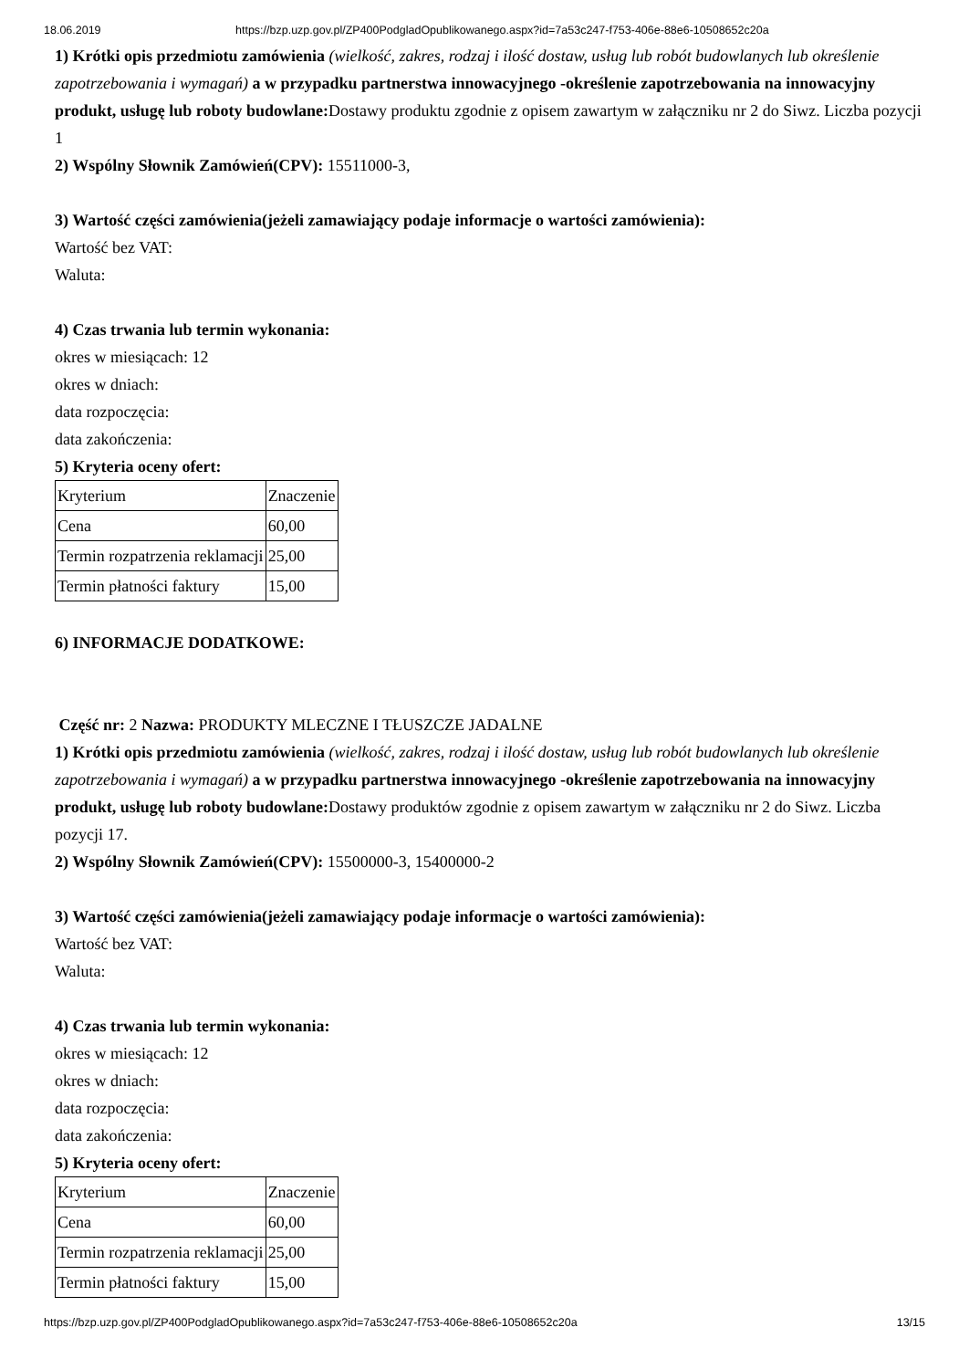18.06.2019 https://bzp.uzp.gov.pl/ZP400PodgladOpublikowanego.aspx?id=7a53c247-f753-406e-88e6-10508652c20a
1) Krótki opis przedmiotu zamówienia (wielkość, zakres, rodzaj i ilość dostaw, usług lub robót budowlanych lub określenie zapotrzebowania i wymagań) a w przypadku partnerstwa innowacyjnego -określenie zapotrzebowania na innowacyjny produkt, usługę lub roboty budowlane: Dostawy produktu zgodnie z opisem zawartym w załączniku nr 2 do Siwz. Liczba pozycji 1
2) Wspólny Słownik Zamówień(CPV): 15511000-3,
3) Wartość części zamówienia(jeżeli zamawiający podaje informacje o wartości zamówienia):
Wartość bez VAT:
Waluta:
4) Czas trwania lub termin wykonania:
okres w miesiącach: 12
okres w dniach:
data rozpoczęcia:
data zakończenia:
5) Kryteria oceny ofert:
| Kryterium | Znaczenie |
| Cena | 60,00 |
| Termin rozpatrzenia reklamacji | 25,00 |
| Termin płatności faktury | 15,00 |
6) INFORMACJE DODATKOWE:
Część nr: 2 Nazwa: PRODUKTY MLECZNE I TŁUSZCZE JADALNE
1) Krótki opis przedmiotu zamówienia (wielkość, zakres, rodzaj i ilość dostaw, usług lub robót budowlanych lub określenie zapotrzebowania i wymagań) a w przypadku partnerstwa innowacyjnego -określenie zapotrzebowania na innowacyjny produkt, usługę lub roboty budowlane: Dostawy produktów zgodnie z opisem zawartym w załączniku nr 2 do Siwz. Liczba pozycji 17.
2) Wspólny Słownik Zamówień(CPV): 15500000-3, 15400000-2
3) Wartość części zamówienia(jeżeli zamawiający podaje informacje o wartości zamówienia):
Wartość bez VAT:
Waluta:
4) Czas trwania lub termin wykonania:
okres w miesiącach: 12
okres w dniach:
data rozpoczęcia:
data zakończenia:
5) Kryteria oceny ofert:
| Kryterium | Znaczenie |
| Cena | 60,00 |
| Termin rozpatrzenia reklamacji | 25,00 |
| Termin płatności faktury | 15,00 |
https://bzp.uzp.gov.pl/ZP400PodgladOpublikowanego.aspx?id=7a53c247-f753-406e-88e6-10508652c20a 13/15